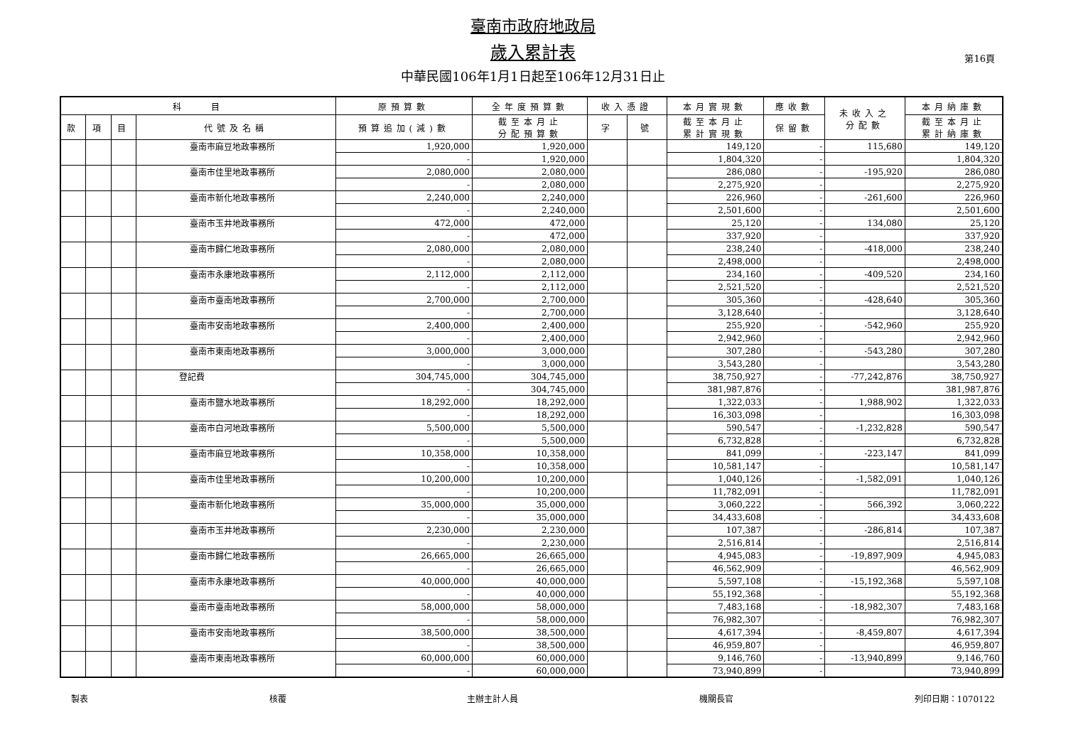臺南市政府地政局
歲入累計表
中華民國106年1月1日起至106年12月31日止
第16頁
| 科 目 | | | | 原預算數 | 全年度預算數 | 收入憑證 | | 本月實現數 | 應收數 | 未收入之 分配數 | 本月納庫數 |
| --- | --- | --- | --- | --- | --- | --- | --- | --- | --- | --- | --- |
| 款 | 項 | 目 | 代號及名稱 | 預算追加(減)數 | 截至本月止 分配預算數 | 字 | 號 | 截至本月止 累計實現數 | 保留數 | | 截至本月止 累計納庫數 |
| | | | 臺南市麻豆地政事務所 | 1,920,000 | 1,920,000 | | | 149,120 | - | 115,680 | 149,120 |
| | | | | - | 1,920,000 | | | 1,804,320 | - | | 1,804,320 |
| | | | 臺南市佳里地政事務所 | 2,080,000 | 2,080,000 | | | 286,080 | - | -195,920 | 286,080 |
| | | | | - | 2,080,000 | | | 2,275,920 | - | | 2,275,920 |
| | | | 臺南市新化地政事務所 | 2,240,000 | 2,240,000 | | | 226,960 | - | -261,600 | 226,960 |
| | | | | - | 2,240,000 | | | 2,501,600 | - | | 2,501,600 |
| | | | 臺南市玉井地政事務所 | 472,000 | 472,000 | | | 25,120 | - | 134,080 | 25,120 |
| | | | | - | 472,000 | | | 337,920 | - | | 337,920 |
| | | | 臺南市歸仁地政事務所 | 2,080,000 | 2,080,000 | | | 238,240 | - | -418,000 | 238,240 |
| | | | | - | 2,080,000 | | | 2,498,000 | - | | 2,498,000 |
| | | | 臺南市永康地政事務所 | 2,112,000 | 2,112,000 | | | 234,160 | - | -409,520 | 234,160 |
| | | | | - | 2,112,000 | | | 2,521,520 | - | | 2,521,520 |
| | | | 臺南市臺南地政事務所 | 2,700,000 | 2,700,000 | | | 305,360 | - | -428,640 | 305,360 |
| | | | | - | 2,700,000 | | | 3,128,640 | - | | 3,128,640 |
| | | | 臺南市安南地政事務所 | 2,400,000 | 2,400,000 | | | 255,920 | - | -542,960 | 255,920 |
| | | | | - | 2,400,000 | | | 2,942,960 | - | | 2,942,960 |
| | | | 臺南市東南地政事務所 | 3,000,000 | 3,000,000 | | | 307,280 | - | -543,280 | 307,280 |
| | | | | - | 3,000,000 | | | 3,543,280 | - | | 3,543,280 |
| | | | 登記費 | 304,745,000 | 304,745,000 | | | 38,750,927 | - | -77,242,876 | 38,750,927 |
| | | | | - | 304,745,000 | | | 381,987,876 | - | | 381,987,876 |
| | | | 臺南市鹽水地政事務所 | 18,292,000 | 18,292,000 | | | 1,322,033 | - | 1,988,902 | 1,322,033 |
| | | | | - | 18,292,000 | | | 16,303,098 | - | | 16,303,098 |
| | | | 臺南市白河地政事務所 | 5,500,000 | 5,500,000 | | | 590,547 | - | -1,232,828 | 590,547 |
| | | | | - | 5,500,000 | | | 6,732,828 | - | | 6,732,828 |
| | | | 臺南市麻豆地政事務所 | 10,358,000 | 10,358,000 | | | 841,099 | - | -223,147 | 841,099 |
| | | | | - | 10,358,000 | | | 10,581,147 | - | | 10,581,147 |
| | | | 臺南市佳里地政事務所 | 10,200,000 | 10,200,000 | | | 1,040,126 | - | -1,582,091 | 1,040,126 |
| | | | | - | 10,200,000 | | | 11,782,091 | - | | 11,782,091 |
| | | | 臺南市新化地政事務所 | 35,000,000 | 35,000,000 | | | 3,060,222 | - | 566,392 | 3,060,222 |
| | | | | - | 35,000,000 | | | 34,433,608 | - | | 34,433,608 |
| | | | 臺南市玉井地政事務所 | 2,230,000 | 2,230,000 | | | 107,387 | - | -286,814 | 107,387 |
| | | | | - | 2,230,000 | | | 2,516,814 | - | | 2,516,814 |
| | | | 臺南市歸仁地政事務所 | 26,665,000 | 26,665,000 | | | 4,945,083 | - | -19,897,909 | 4,945,083 |
| | | | | - | 26,665,000 | | | 46,562,909 | - | | 46,562,909 |
| | | | 臺南市永康地政事務所 | 40,000,000 | 40,000,000 | | | 5,597,108 | - | -15,192,368 | 5,597,108 |
| | | | | - | 40,000,000 | | | 55,192,368 | - | | 55,192,368 |
| | | | 臺南市臺南地政事務所 | 58,000,000 | 58,000,000 | | | 7,483,168 | - | -18,982,307 | 7,483,168 |
| | | | | - | 58,000,000 | | | 76,982,307 | - | | 76,982,307 |
| | | | 臺南市安南地政事務所 | 38,500,000 | 38,500,000 | | | 4,617,394 | - | -8,459,807 | 4,617,394 |
| | | | | - | 38,500,000 | | | 46,959,807 | - | | 46,959,807 |
| | | | 臺南市東南地政事務所 | 60,000,000 | 60,000,000 | | | 9,146,760 | - | -13,940,899 | 9,146,760 |
| | | | | - | 60,000,000 | | | 73,940,899 | - | | 73,940,899 |
製表 核覆 主辦主計人員 機關長官 列印日期：1070122